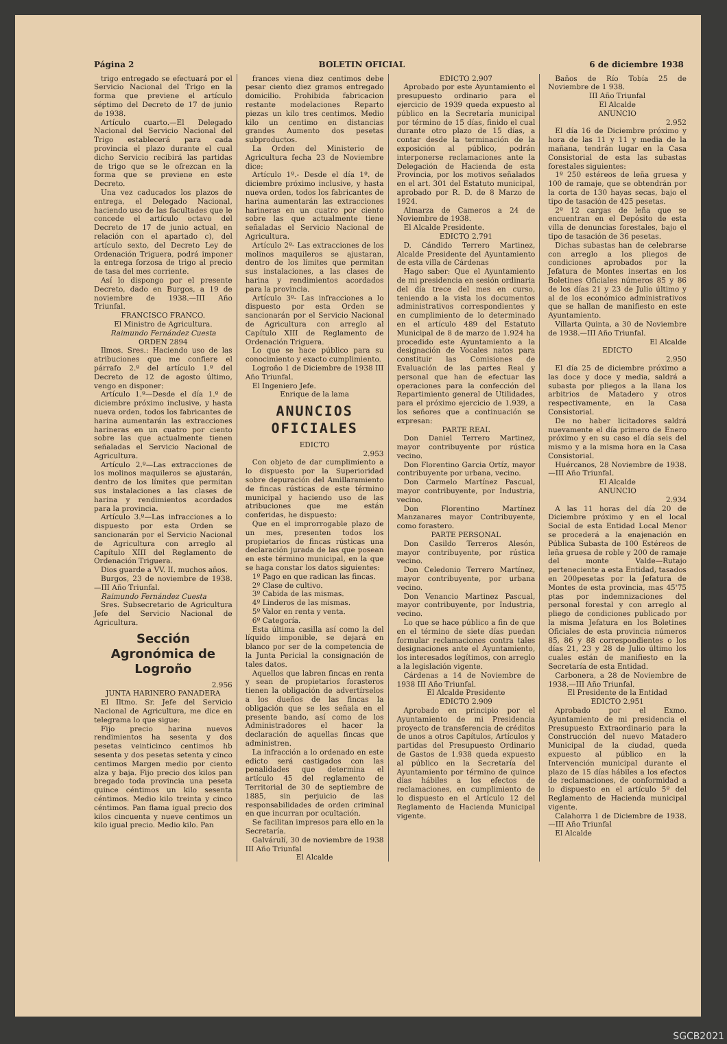Página 2 BOLETIN OFICIAL 6 de diciembre 1938
trigo entregado se efectuará por el Servicio Nacional del Trigo en la forma que previene el artículo séptimo del Decreto de 17 de junio de 1938.
Artículo cuarto.—El Delegado Nacional del Servicio Nacional del Trigo establecerá para cada provincia el plazo durante el cual dicho Servicio recibirá las partidas de trigo que se le ofrezcan en la forma que se previene en este Decreto.
Una vez caducados los plazos de entrega, el Delegado Nacional, haciendo uso de las facultades que le concede el artículo octavo del Decreto de 17 de junio actual, en relación con el apartado c), del artículo sexto, del Decreto Ley de Ordenación Triguera, podrá imponer la entrega forzosa de trigo al precio de tasa del mes corriente.
Así lo dispongo por el presente Decreto, dado en Burgos, a 19 de noviembre de 1938.—III Año Triunfal.
FRANCISCO FRANCO.
El Ministro de Agricultura.
Raimundo Fernández Cuesta
ORDEN 2894
Ilmos. Sres.: Haciendo uso de las atribuciones que me confiere el párrafo 2.º del artículo 1.º del Decreto de 12 de agosto último, vengo en disponer:
Artículo 1.º—Desde el día 1.º de diciembre próximo inclusive, y hasta nueva orden, todos los fabricantes de harina aumentarán las extracciones harineras en un cuatro por ciento sobre las que actualmente tienen señaladas el Servicio Nacional de Agricultura.
Artículo 2.º—Las extracciones de los molinos maquileros se ajustarán, dentro de los límites que permitan sus instalaciones a las clases de harina y rendimientos acordados para la provincia.
Artículo 3.º—Las infracciones a lo dispuesto por esta Orden se sancionarán por el Servicio Nacional de Agricultura con arreglo al Capítulo XIII del Reglamento de Ordenación Triguera.
Dios guarde a VV. II. muchos años.
Burgos, 23 de noviembre de 1938.—III Año Triunfal.
Raimundo Fernández Cuesta
Sres. Subsecretario de Agricultura Jefe del Servicio Nacional de Agricultura.
Sección Agronómica de Logroño
2.956
JUNTA HARINERO PANADERA
El Iltmo. Sr. Jefe del Servicio Nacional de Agricultura, me dice en telegrama lo que sigue:
Fijo precio harina nuevos rendimientos ha sesenta y dos pesetas veinticinco centimos hb sesenta y dos pesetas setenta y cinco centimos Margen medio por ciento alza y baja. Fijo precio dos kilos pan bregado toda provincia una peseta quince céntimos un kilo sesenta céntimos. Medio kilo treinta y cinco céntimos. Pan flama igual precio dos kilos cincuenta y nueve centimos un kilo igual precio. Medio kilo. Pan
frances viena diez centimos debe pesar ciento diez gramos entregado domicilio. Prohibida fabricacion restante modelaciones Reparto piezas un kilo tres centimos. Medio kilo un centimo en distancias grandes Aumento dos pesetas subproductos.
La Orden del Ministerio de Agricultura fecha 23 de Noviembre dice:
Artículo 1º.- Desde el día 1º. de diciembre próximo inclusive, y hasta nueva orden, todos los fabricantes de harina aumentarán las extracciones harineras en un cuatro por ciento sobre las que actualmente tiene señaladas el Servicio Nacional de Agricultura.
Artículo 2º- Las extracciones de los molinos maquileros se ajustaran, dentro de los límites que permitan sus instalaciones, a las clases de harina y rendimientos acordados para la provincia.
Artículo 3º- Las infracciones a lo dispuesto por esta Orden se sancionarán por el Servicio Nacional de Agricultura con arreglo al Capítulo XIII de Reglamento de Ordenación Triguera.
Lo que se hace público para su conocimiento y exacto cumplimiento.
Logroño 1 de Diciembre de 1938 III Año Triunfal.
El Ingeniero Jefe.
Enrique de la lama
ANUNCIOS OFICIALES
EDICTO
2.953
Con objeto de dar cumplimiento a lo dispuesto por la Superioridad sobre depuración del Amillaramiento de fincas rústicas de este término municipal y haciendo uso de las atribuciones que me están conferidas, he dispuesto:
Que en el improrrogable plazo de un mes, presenten todos los propietarios de fincas rústicas una declaración jurada de las que posean en este término municipal, en la que se haga constar los datos siguientes:
1º Pago en que radican las fincas.
2º Clase de cultivo.
3º Cabida de las mismas.
4º Linderos de las mismas.
5º Valor en renta y venta.
6º Categoría.
Esta última casilla así como la del líquido imponible, se dejará en blanco por ser de la competencia de la Junta Pericial la consignación de tales datos.
Aquellos que labren fincas en renta y sean de propietarios forasteros tienen la obligación de advertírselos a los dueños de las fincas la obligación que se les señala en el presente bando, así como de los Administradores el hacer la declaración de aquellas fincas que administren.
La infracción a lo ordenado en este edicto será castigados con las penalidades que determina el artículo 45 del reglamento de Territorial de 30 de septiembre de 1885, sin perjuicio de las responsabilidades de orden criminal en que incurran por ocultación.
Se facilitan impresos para ello en la Secretaría.
Galvárulí, 30 de noviembre de 1938 III Año Triunfal
El Alcalde
EDICTO 2.907
Aprobado por este Ayuntamiento el presupuesto ordinario para el ejercicio de 1939 queda expuesto al público en la Secretaría municipal por término de 15 días, finido el cual durante otro plazo de 15 días, a contar desde la terminación de la exposición al público, podrán interponerse reclamaciones ante la Delegación de Hacienda de esta Provincia, por los motivos señalados en el art. 301 del Estatuto municipal, aprobado por R. D. de 8 Marzo de 1924.
Almarza de Cameros a 24 de Noviembre de 1938.
El Alcalde Presidente.
EDICTO 2.791
D. Cándido Terrero Martinez, Alcalde Presidente del Ayuntamiento de esta villa de Cárdenas
Hago saber: Que el Ayuntamiento de mi presidencia en sesión ordinaria del día trece del mes en curso, teniendo a la vista los documentos administrativos correspondientes y en cumplimiento de lo determinado en el artículo 489 del Estatuto Municipal de 8 de marzo de 1.924 ha procedido este Ayuntamiento a la designación de Vocales natos para constituir las Comisiones de Evaluación de las partes Real y personal que han de efectuar las operaciones para la confección del Repartimiento general de Utilidades, para el próximo ejercicio de 1.939, a los señores que a continuación se expresan:
PARTE REAL
Don Daniel Terrero Martinez, mayor contribuyente por rústica vecino.
Don Florentino Garcia Ortíz, mayor contribuyente por urbana, vecino.
Don Carmelo Martínez Pascual, mayor contribuyente, por Industria, vecino.
Don Florentino Martínez Manzanares mayor Contribuyente, como forastero.
PARTE PERSONAL
Don Casildo Terreros Alesón, mayor contribuyente, por rústica vecino.
Don Celedonio Terrero Martínez, mayor contribuyente, por urbana vecino.
Don Venancio Martinez Pascual, mayor contribuyente, por Industria, vecino.
Lo que se hace público a fin de que en el término de siete días puedan formular reclamaciones contra tales designaciones ante el Ayuntamiento, los interesados legítimos, con arreglo a la legislación vigente.
Cárdenas a 14 de Noviembre de 1938 III Año Triunfal.
El Alcalde Presidente
EDICTO 2.909
Aprobado en principio por el Ayuntamiento de mi Presidencia proyecto de transferencia de créditos de unos a otros Capítulos, Artículos y partidas del Presupuesto Ordinario de Gastos de 1.938 queda expuesto al público en la Secretaría del Ayuntamiento por término de quince días hábiles a los efectos de reclamaciones, en cumplimiento de lo dispuesto en el Artículo 12 del Reglamento de Hacienda Municipal vigente.
Baños de Río Tobía 25 de Noviembre de 1 938.
III Año Triunfal
El Alcalde
ANUNCIO
2.952
El día 16 de Diciembre próximo y hora de las 11 y 11 y media de la mañana, tendrán lugar en la Casa Consistorial de esta las subastas forestales siguientes:
1º 250 estéreos de leña gruesa y 100 de ramaje, que se obtendrán por la corta de 130 hayas secas, bajo el tipo de tasación de 425 pesetas.
2º 12 cargas de leña que se encuentran en el Depósito de esta villa de denuncias forestales, bajo el tipo de tasación de 36 pesetas.
Dichas subastas han de celebrarse con arreglo a los pliegos de condiciones aprobados por la Jefatura de Montes insertas en los Boletines Oficiales números 85 y 86 de los días 21 y 23 de Julio último y al de los económico administrativos que se hallan de manifiesto en este Ayuntamiento.
Villarta Quinta, a 30 de Noviembre de 1938.—III Año Triunfal.
El Alcalde
EDICTO
2.950
El día 25 de diciembre próximo a las doce y doce y media, saldrá a subasta por pliegos a la llana los arbitrios de Matadero y otros respectivamente, en la Casa Consistorial.
De no haber licitadores saldrá nuevamente el día primero de Enero próximo y en su caso el día seis del mismo y a la misma hora en la Casa Consistorial.
Huércanos, 28 Noviembre de 1938.—III Año Triunfal.
El Alcalde
ANUNCIO
2.934
A las 11 horas del día 20 de Diciembre próximo y en el local Social de esta Entidad Local Menor se procederá a la enajenación en Pública Subasta de 100 Estéreos de leña gruesa de roble y 200 de ramaje del monte Valde—Rutajo perteneciente a esta Entidad, tasados en 200pesetas por la Jefatura de Montes de esta provincia, mas 45'75 ptas por indemnizaciones del personal forestal y con arreglo al pliego de condiciones publicado por la misma Jefatura en los Boletines Oficiales de esta provincia números 85, 86 y 88 correspondientes o los días 21, 23 y 28 de Julio último los cuales están de manifiesto en la Secretaría de esta Entidad.
Carbonera, a 28 de Noviembre de 1938.—III Año Triunfal.
El Presidente de la Entidad
EDICTO 2.951
Aprobado por el Exmo. Ayuntamiento de mi presidencia el Presupuesto Extraordinario para la Construcción del nuevo Matadero Municipal de la ciudad, queda expuesto al público en la Intervención municipal durante el plazo de 15 días hábiles a los efectos de reclamaciones, de conformidad a lo dispuesto en el artículo 5º del Reglamento de Hacienda municipal vigente.
Calahorra 1 de Diciembre de 1938.—III Año Triunfal
El Alcalde
SGCB2021